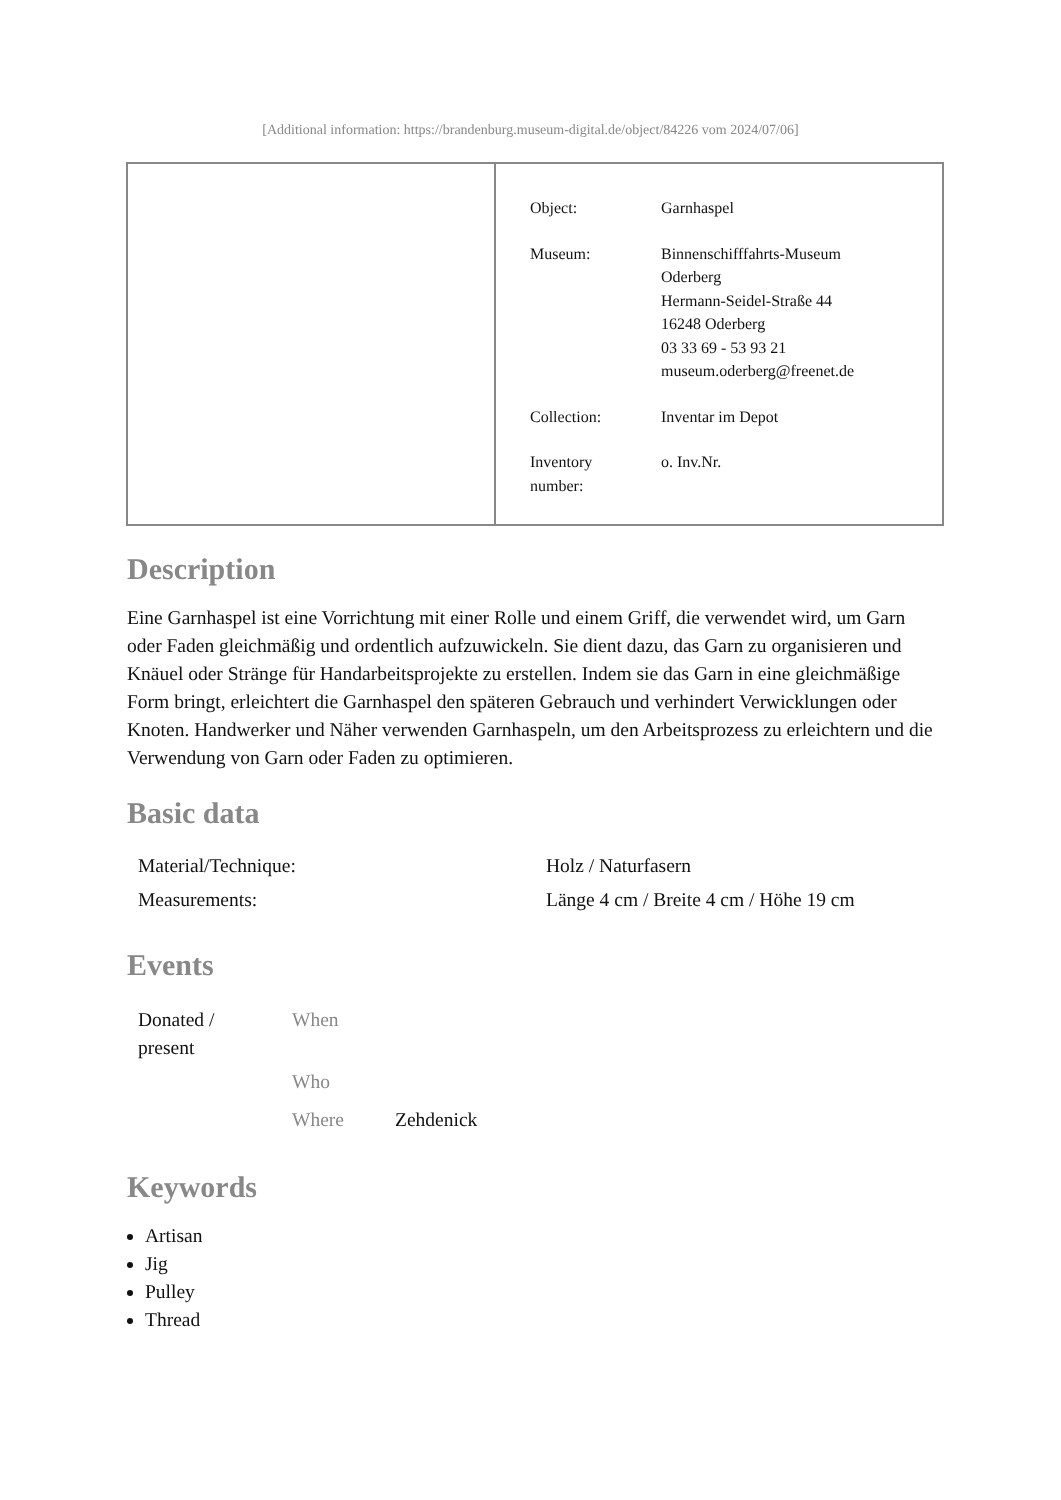[Additional information: https://brandenburg.museum-digital.de/object/84226 vom 2024/07/06]
| Object: | Garnhaspel |
| Museum: | Binnenschifffahrts-Museum Oderberg Hermann-Seidel-Straße 44 16248 Oderberg 03 33 69 - 53 93 21 museum.oderberg@freenet.de |
| Collection: | Inventar im Depot |
| Inventory number: | o. Inv.Nr. |
Description
Eine Garnhaspel ist eine Vorrichtung mit einer Rolle und einem Griff, die verwendet wird, um Garn oder Faden gleichmäßig und ordentlich aufzuwickeln. Sie dient dazu, das Garn zu organisieren und Knäuel oder Stränge für Handarbeitsprojekte zu erstellen. Indem sie das Garn in eine gleichmäßige Form bringt, erleichtert die Garnhaspel den späteren Gebrauch und verhindert Verwicklungen oder Knoten. Handwerker und Näher verwenden Garnhaspeln, um den Arbeitsprozess zu erleichtern und die Verwendung von Garn oder Faden zu optimieren.
Basic data
| Material/Technique: | Holz / Naturfasern |
| Measurements: | Länge 4 cm / Breite 4 cm / Höhe 19 cm |
Events
| Donated / present | When | |
| | Who | |
| | Where | Zehdenick |
Keywords
Artisan
Jig
Pulley
Thread